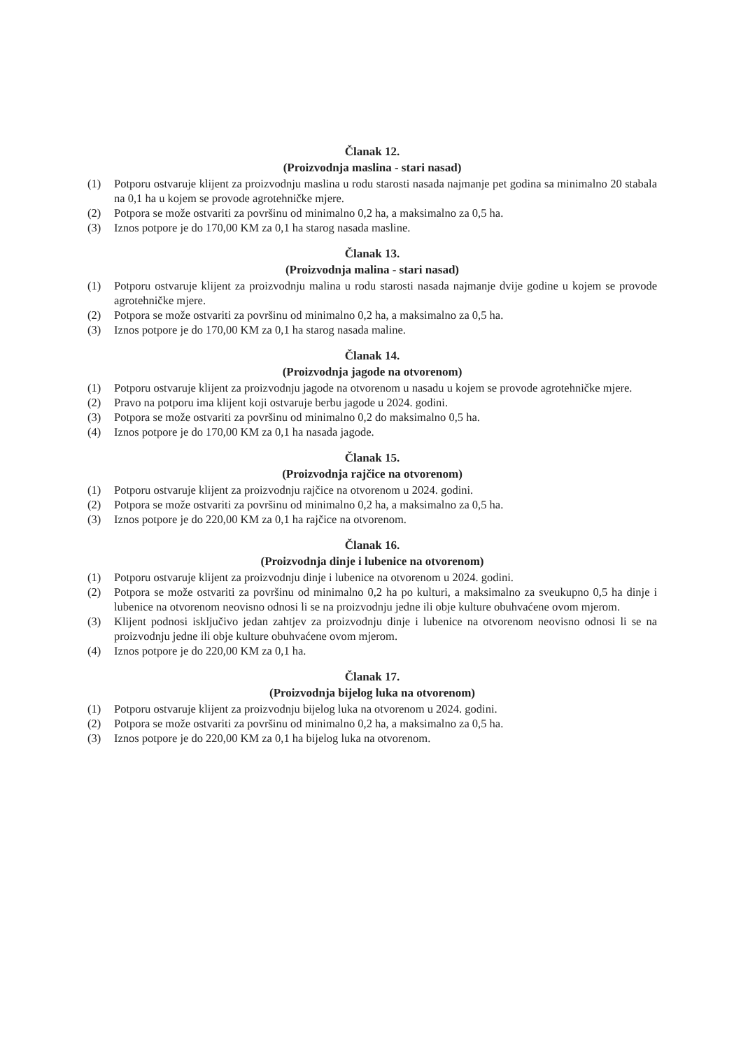Članak 12.
(Proizvodnja maslina - stari nasad)
(1) Potporu ostvaruje klijent za proizvodnju maslina u rodu starosti nasada najmanje pet godina sa minimalno 20 stabala na 0,1 ha u kojem se provode agrotehničke mjere.
(2) Potpora se može ostvariti za površinu od minimalno 0,2 ha, a maksimalno za 0,5 ha.
(3) Iznos potpore je do 170,00 KM za 0,1 ha starog nasada masline.
Članak 13.
(Proizvodnja malina - stari nasad)
(1) Potporu ostvaruje klijent za proizvodnju malina u rodu starosti nasada najmanje dvije godine u kojem se provode agrotehničke mjere.
(2) Potpora se može ostvariti za površinu od minimalno 0,2 ha, a maksimalno za 0,5 ha.
(3) Iznos potpore je do 170,00 KM za 0,1 ha starog nasada maline.
Članak 14.
(Proizvodnja jagode na otvorenom)
(1) Potporu ostvaruje klijent za proizvodnju jagode na otvorenom u nasadu u kojem se provode agrotehničke mjere.
(2) Pravo na potporu ima klijent koji ostvaruje berbu jagode u 2024. godini.
(3) Potpora se može ostvariti za površinu od minimalno 0,2 do maksimalno 0,5 ha.
(4) Iznos potpore je do 170,00 KM za 0,1 ha nasada jagode.
Članak 15.
(Proizvodnja rajčice na otvorenom)
(1) Potporu ostvaruje klijent za proizvodnju rajčice na otvorenom u 2024. godini.
(2) Potpora se može ostvariti za površinu od minimalno 0,2 ha, a maksimalno za 0,5 ha.
(3) Iznos potpore je do 220,00 KM za 0,1 ha rajčice na otvorenom.
Članak 16.
(Proizvodnja dinje i lubenice na otvorenom)
(1) Potporu ostvaruje klijent za proizvodnju dinje i lubenice na otvorenom u 2024. godini.
(2) Potpora se može ostvariti za površinu od minimalno 0,2 ha po kulturi, a maksimalno za sveukupno 0,5 ha dinje i lubenice na otvorenom neovisno odnosi li se na proizvodnju jedne ili obje kulture obuhvaćene ovom mjerom.
(3) Klijent podnosi isključivo jedan zahtjev za proizvodnju dinje i lubenice na otvorenom neovisno odnosi li se na proizvodnju jedne ili obje kulture obuhvaćene ovom mjerom.
(4) Iznos potpore je do 220,00 KM za 0,1 ha.
Članak 17.
(Proizvodnja bijelog luka na otvorenom)
(1) Potporu ostvaruje klijent za proizvodnju bijelog luka na otvorenom u 2024. godini.
(2) Potpora se može ostvariti za površinu od minimalno 0,2 ha, a maksimalno za 0,5 ha.
(3) Iznos potpore je do 220,00 KM za 0,1 ha bijelog luka na otvorenom.